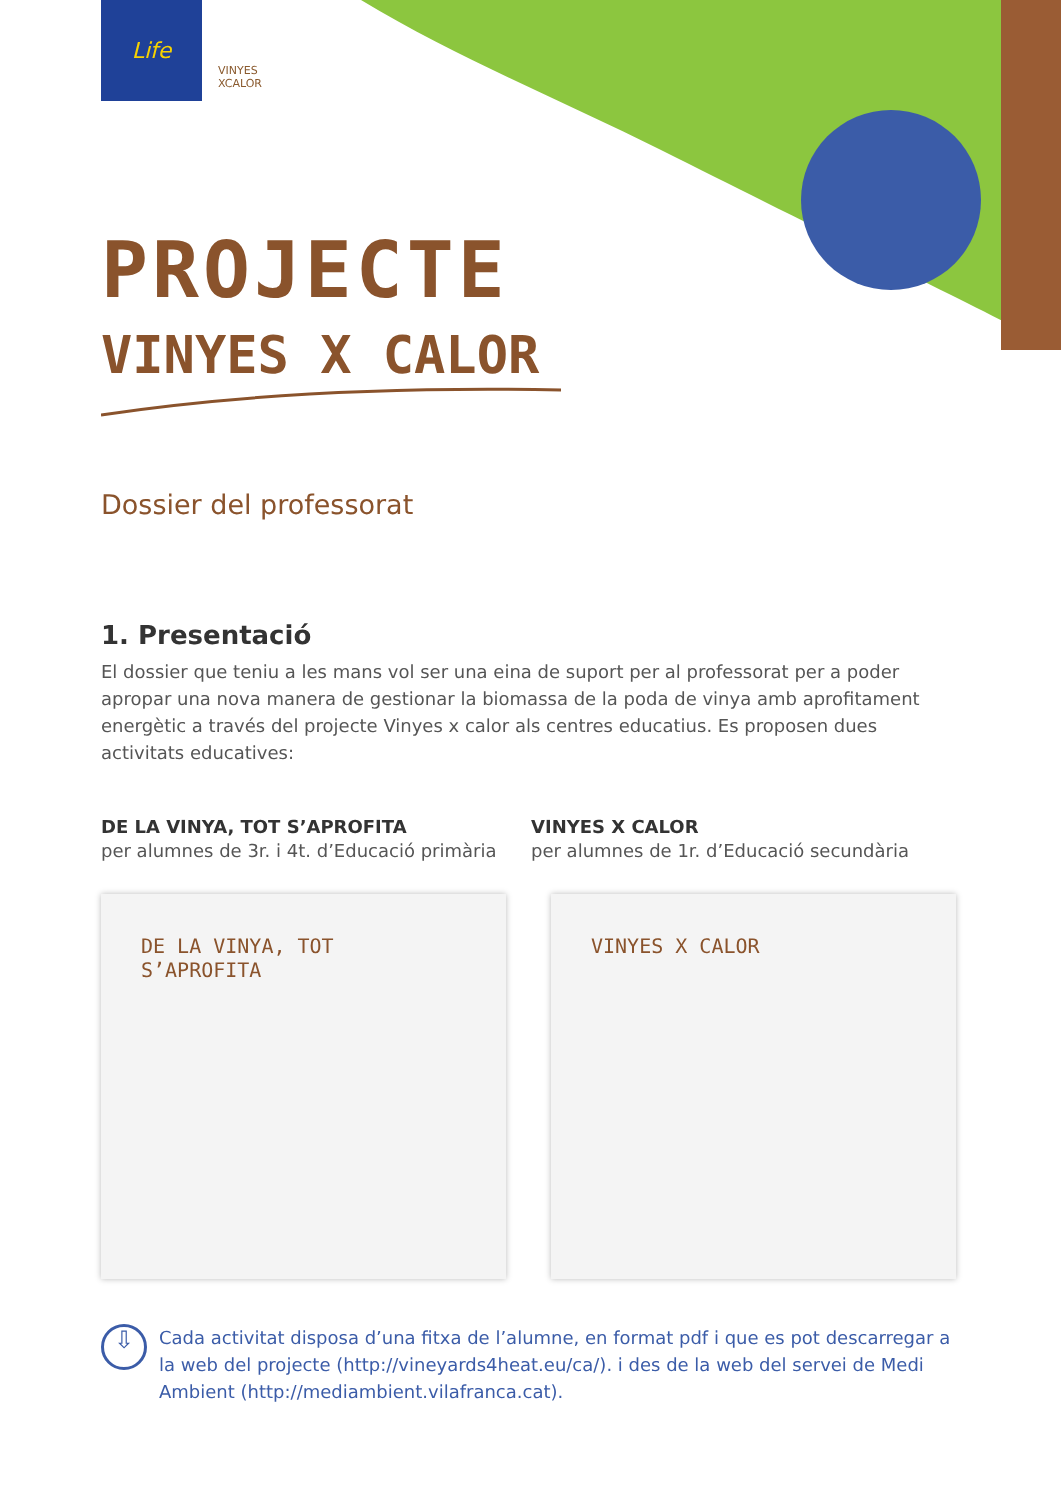Life
VINYES XCALOR
PROJECTE
VINYES X CALOR
Dossier del professorat
1. Presentació
El dossier que teniu a les mans vol ser una eina de suport per al professorat per a poder apropar una nova manera de gestionar la biomassa de la poda de vinya amb aprofitament energètic a través del projecte Vinyes x calor als centres educatius. Es proposen dues activitats educatives:
DE LA VINYA, TOT S’APROFITA
per alumnes de 3r. i 4t. d’Educació primària
VINYES X CALOR
per alumnes de 1r. d’Educació secundària
DE LA VINYA, TOT S’APROFITA VINYES X CALOR
⇩
Cada activitat disposa d’una fitxa de l’alumne, en format pdf i que es pot descarregar a la web del projecte (http://vineyards4heat.eu/ca/). i des de la web del servei de Medi Ambient (http://mediambient.vilafranca.cat).